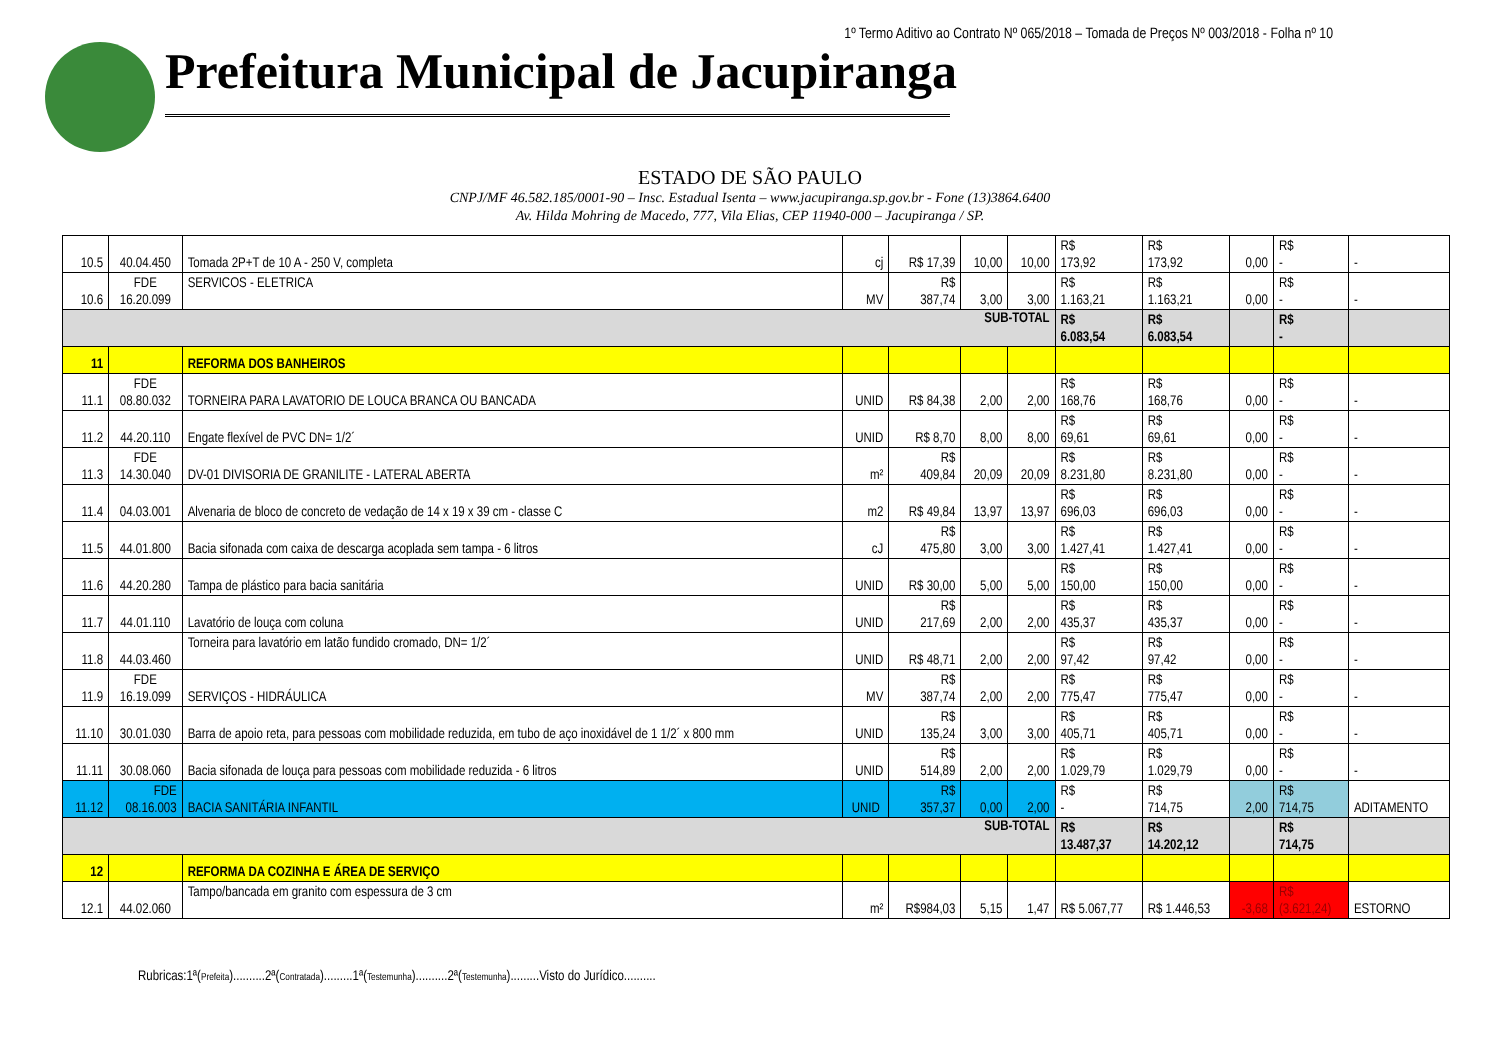1º Termo Aditivo ao Contrato Nº 065/2018 – Tomada de Preços Nº 003/2018 - Folha nº 10
Prefeitura Municipal de Jacupiranga
ESTADO DE SÃO PAULO
CNPJ/MF 46.582.185/0001-90 – Insc. Estadual Isenta – www.jacupiranga.sp.gov.br - Fone (13)3864.6400
Av. Hilda Mohring de Macedo, 777, Vila Elias, CEP 11940-000 – Jacupiranga / SP.
| 10.5 | 40.04.450 | Tomada 2P+T de 10 A - 250 V, completa | cj | R$ 17,39 | 10,00 | 10,00 | R$ 173,92 | R$ 173,92 | 0,00 | R$ - | - |
| 10.6 | FDE 16.20.099 | SERVICOS - ELETRICA | MV | R$ 387,74 | 3,00 | 3,00 | R$ 1.163,21 | R$ 1.163,21 | 0,00 | R$ - | - |
| SUB-TOTAL | | | | | | | R$ 6.083,54 | R$ 6.083,54 | | R$ - | |
| 11 | | REFORMA DOS BANHEIROS | | | | | | | | | |
| 11.1 | FDE 08.80.032 | TORNEIRA PARA LAVATORIO DE LOUCA BRANCA OU BANCADA | UNID | R$ 84,38 | 2,00 | 2,00 | R$ 168,76 | R$ 168,76 | 0,00 | R$ - | - |
| 11.2 | 44.20.110 | Engate flexível de PVC DN= 1/2´ | UNID | R$ 8,70 | 8,00 | 8,00 | R$ 69,61 | R$ 69,61 | 0,00 | R$ - | - |
| 11.3 | FDE 14.30.040 | DV-01 DIVISORIA DE GRANILITE - LATERAL ABERTA | m² | R$ 409,84 | 20,09 | 20,09 | R$ 8.231,80 | R$ 8.231,80 | 0,00 | R$ - | - |
| 11.4 | 04.03.001 | Alvenaria de bloco de concreto de vedação de 14 x 19 x 39 cm - classe C | m2 | R$ 49,84 | 13,97 | 13,97 | R$ 696,03 | R$ 696,03 | 0,00 | R$ - | - |
| 11.5 | 44.01.800 | Bacia sifonada com caixa de descarga acoplada sem tampa - 6 litros | cJ | R$ 475,80 | 3,00 | 3,00 | R$ 1.427,41 | R$ 1.427,41 | 0,00 | R$ - | - |
| 11.6 | 44.20.280 | Tampa de plástico para bacia sanitária | UNID | R$ 30,00 | 5,00 | 5,00 | R$ 150,00 | R$ 150,00 | 0,00 | R$ - | - |
| 11.7 | 44.01.110 | Lavatório de louça com coluna | UNID | R$ 217,69 | 2,00 | 2,00 | R$ 435,37 | R$ 435,37 | 0,00 | R$ - | - |
| 11.8 | 44.03.460 | Torneira para lavatório em latão fundido cromado, DN= 1/2´ | UNID | R$ 48,71 | 2,00 | 2,00 | R$ 97,42 | R$ 97,42 | 0,00 | R$ - | - |
| 11.9 | FDE 16.19.099 | SERVIÇOS - HIDRÁULICA | MV | R$ 387,74 | 2,00 | 2,00 | R$ 775,47 | R$ 775,47 | 0,00 | R$ - | - |
| 11.10 | 30.01.030 | Barra de apoio reta, para pessoas com mobilidade reduzida, em tubo de aço inoxidável de 1 1/2´ x 800 mm | UNID | R$ 135,24 | 3,00 | 3,00 | R$ 405,71 | R$ 405,71 | 0,00 | R$ - | - |
| 11.11 | 30.08.060 | Bacia sifonada de louça para pessoas com mobilidade reduzida - 6 litros | UNID | R$ 514,89 | 2,00 | 2,00 | R$ 1.029,79 | R$ 1.029,79 | 0,00 | R$ - | - |
| 11.12 | FDE 08.16.003 | BACIA SANITÁRIA INFANTIL | UNID | R$ 357,37 | 0,00 | 2,00 | R$ - | R$ 714,75 | 2,00 | R$ 714,75 | ADITAMENTO |
| SUB-TOTAL | | | | | | | R$ 13.487,37 | R$ 14.202,12 | | R$ 714,75 | |
| 12 | | REFORMA DA COZINHA E ÁREA DE SERVIÇO | | | | | | | | | |
| 12.1 | 44.02.060 | Tampo/bancada em granito com espessura de 3 cm | m² | R$984,03 | 5,15 | 1,47 | R$ 5.067,77 | R$ 1.446,53 | -3,68 | R$ (3.621,24) | ESTORNO |
Rubricas:1ª(Prefeita)..........2ª(Contratada).........1ª(Testemunha)..........2ª(Testemunha).........Visto do Jurídico..........